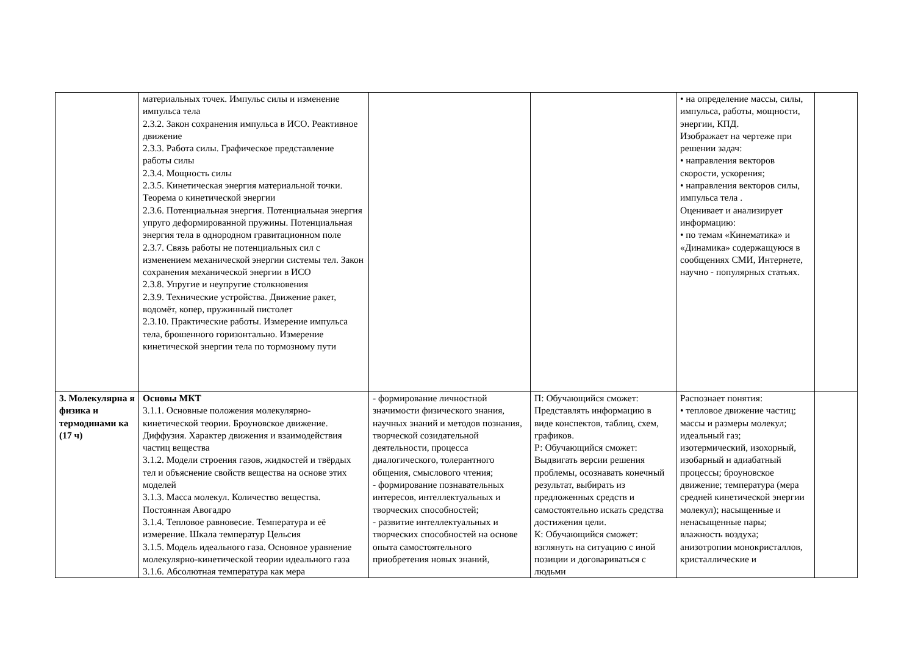| | материальных точек. Импульс силы и изменение импульса тела 2.3.2. Закон сохранения импульса в ИСО. Реактивное движение 2.3.3. Работа силы. Графическое представление работы силы 2.3.4. Мощность силы 2.3.5. Кинетическая энергия материальной точки. Теорема о кинетической энергии 2.3.6. Потенциальная энергия. Потенциальная энергия упруго деформированной пружины. Потенциальная энергия тела в однородном гравитационном поле 2.3.7. Связь работы не потенциальных сил с изменением механической энергии системы тел. Закон сохранения механической энергии в ИСО 2.3.8. Упругие и неупругие столкновения 2.3.9. Технические устройства. Движение ракет, водомёт, копер, пружинный пистолет 2.3.10. Практические работы. Измерение импульса тела, брошенного горизонтально. Измерение кинетической энергии тела по тормозному пути | | | • на определение массы, силы, импульса, работы, мощности, энергии, КПД. Изображает на чертеже при решении задач: • направления векторов скорости, ускорения; • направления векторов силы, импульса тела . Оценивает и анализирует информацию: • по темам «Кинематика» и «Динамика» содержащуюся в сообщениях СМИ, Интернете, научно - популярных статьях. | |
| 3. Молекулярна я физика и термодинами ка (17 ч) | Основы МКТ 3.1.1. Основные положения молекулярно-кинетической теории. Броуновское движение. Диффузия. Характер движения и взаимодействия частиц вещества 3.1.2. Модели строения газов, жидкостей и твёрдых тел и объяснение свойств вещества на основе этих моделей 3.1.3. Масса молекул. Количество вещества. Постоянная Авогадро 3.1.4. Тепловое равновесие. Температура и её измерение. Шкала температур Цельсия 3.1.5. Модель идеального газа. Основное уравнение молекулярно-кинетической теории идеального газа 3.1.6. Абсолютная температура как мера | - формирование личностной значимости физического знания, научных знаний и методов познания, творческой созидательной деятельности, процесса диалогического, толерантного общения, смыслового чтения; - формирование познавательных интересов, интеллектуальных и творческих способностей; - развитие интеллектуальных и творческих способностей на основе опыта самостоятельного приобретения новых знаний, | П: Обучающийся сможет: Представлять информацию в виде конспектов, таблиц, схем, графиков. Р: Обучающийся сможет: Выдвигать версии решения проблемы, осознавать конечный результат, выбирать из предложенных средств и самостоятельно искать средства достижения цели. К: Обучающийся сможет: взглянуть на ситуацию с иной позиции и договариваться с людьми | Распознает понятия: • тепловое движение частиц; массы и размеры молекул; идеальный газ; изотермический, изохорный, изобарный и адиабатный процессы; броуновское движение; температура (мера средней кинетической энергии молекул); насыщенные и ненасыщенные пары; влажность воздуха; анизотропии монокристаллов, кристаллические и | |